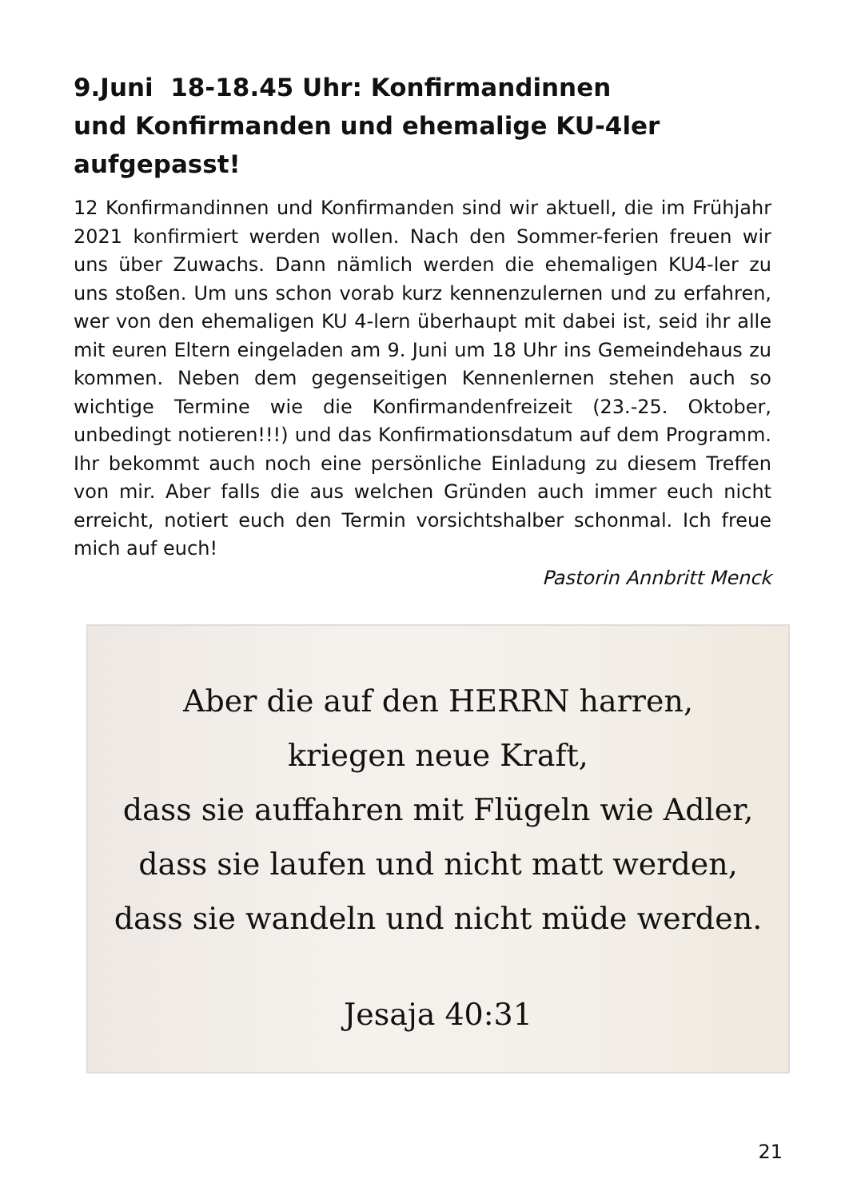9.Juni 18-18.45 Uhr: Konfirmandinnen
und Konfirmanden und ehemalige KU-4ler
aufgepasst!
12 Konfirmandinnen und Konfirmanden sind wir aktuell, die im Frühjahr 2021 konfirmiert werden wollen. Nach den Sommer-ferien freuen wir uns über Zuwachs. Dann nämlich werden die ehemaligen KU4-ler zu uns stoßen. Um uns schon vorab kurz kennenzulernen und zu erfahren, wer von den ehemaligen KU 4-lern überhaupt mit dabei ist, seid ihr alle mit euren Eltern eingeladen am 9. Juni um 18 Uhr ins Gemeindehaus zu kommen. Neben dem gegenseitigen Kennenlernen stehen auch so wichtige Termine wie die Konfirmandenfreizeit (23.-25. Oktober, unbedingt notieren!!!) und das Konfirmationsdatum auf dem Programm. Ihr bekommt auch noch eine persönliche Einladung zu diesem Treffen von mir. Aber falls die aus welchen Gründen auch immer euch nicht erreicht, notiert euch den Termin vorsichtshalber schonmal. Ich freue mich auf euch!
Pastorin Annbritt Menck
Aber die auf den HERRN harren,
kriegen neue Kraft,
dass sie auffahren mit Flügeln wie Adler,
dass sie laufen und nicht matt werden,
dass sie wandeln und nicht müde werden.
Jesaja 40:31
21